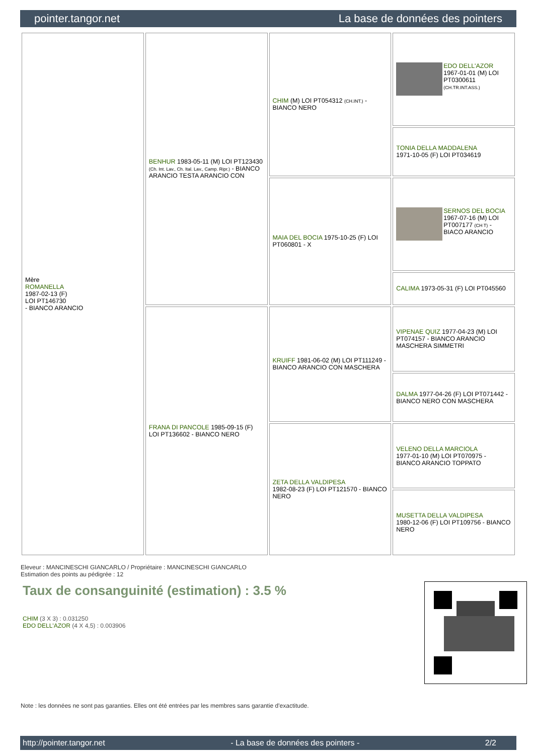pointer.tangor.net La base de données des pointers
| Mère ROMANELLA 1987-02-13 (F) LOI PT146730 - BIANCO ARANCIO | BENHUR 1983-05-11 (M) LOI PT123430 (Ch. Int. Lav., Ch. Ital. Lav., Camp. Ripr.) - BIANCO ARANCIO TESTA ARANCIO CON | CHIM (M) LOI PT054312 (CH.INT.) - BIANCO NERO | EDO DELL'AZOR 1967-01-01 (M) LOI PT0300611 (CH.TR.INT.ASS.) |
| | | | TONIA DELLA MADDALENA 1971-10-05 (F) LOI PT034619 |
| | | MAIA DEL BOCIA 1975-10-25 (F) LOI PT060801 - X | SERNOS DEL BOCIA 1967-07-16 (M) LOI PT007177 (CH T) - BIACO ARANCIO |
| | | | CALIMA 1973-05-31 (F) LOI PT045560 |
| | FRANA DI PANCOLE 1985-09-15 (F) LOI PT136602 - BIANCO NERO | KRUIFF 1981-06-02 (M) LOI PT111249 - BIANCO ARANCIO CON MASCHERA | VIPENAE QUIZ 1977-04-23 (M) LOI PT074157 - BIANCO ARANCIO MASCHERA SIMMETRI |
| | | | DALMA 1977-04-26 (F) LOI PT071442 - BIANCO NERO CON MASCHERA |
| | | ZETA DELLA VALDIPESA 1982-08-23 (F) LOI PT121570 - BIANCO NERO | VELENO DELLA MARCIOLA 1977-01-10 (M) LOI PT070975 - BIANCO ARANCIO TOPPATO |
| | | | MUSETTA DELLA VALDIPESA 1980-12-06 (F) LOI PT109756 - BIANCO NERO |
Eleveur : MANCINESCHI GIANCARLO / Propriétaire : MANCINESCHI GIANCARLO
Estimation des points au pédigrée : 12
Taux de consanguinité (estimation) : 3.5 %
CHIM (3 X 3) : 0.031250
EDO DELL'AZOR (4 X 4,5) : 0.003906
Note : les données ne sont pas garanties. Elles ont été entrées par les membres sans garantie d'exactitude.
http://pointer.tangor.net - La base de données des pointers - 2/2